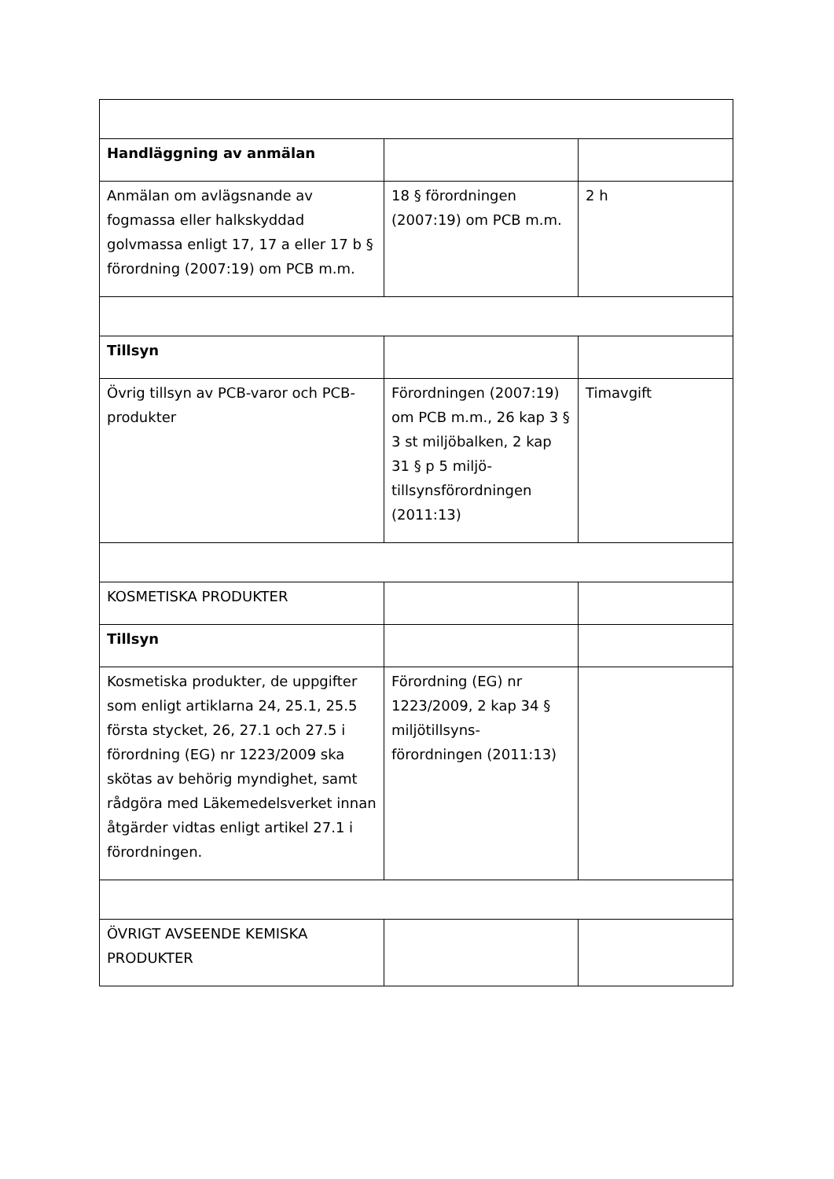| Handläggning av anmälan | | |
| Anmälan om avlägsnande av fogmassa eller halkskyddad golvmassa enligt 17, 17 a eller 17 b § förordning (2007:19) om PCB m.m. | 18 § förordningen (2007:19) om PCB m.m. | 2 h |
| Tillsyn | | |
| Övrig tillsyn av PCB-varor och PCB-produkter | Förordningen (2007:19) om PCB m.m., 26 kap 3 § 3 st miljöbalken, 2 kap 31 § p 5 miljö-tillsynsförordningen (2011:13) | Timavgift |
| KOSMETISKA PRODUKTER | | |
| Tillsyn | | |
| Kosmetiska produkter, de uppgifter som enligt artiklarna 24, 25.1, 25.5 första stycket, 26, 27.1 och 27.5 i förordning (EG) nr 1223/2009 ska skötas av behörig myndighet, samt rådgöra med Läkemedelsverket innan åtgärder vidtas enligt artikel 27.1 i förordningen. | Förordning (EG) nr 1223/2009, 2 kap 34 § miljötillsyns-förordningen (2011:13) | |
| ÖVRIGT AVSEENDE KEMISKA PRODUKTER | | |